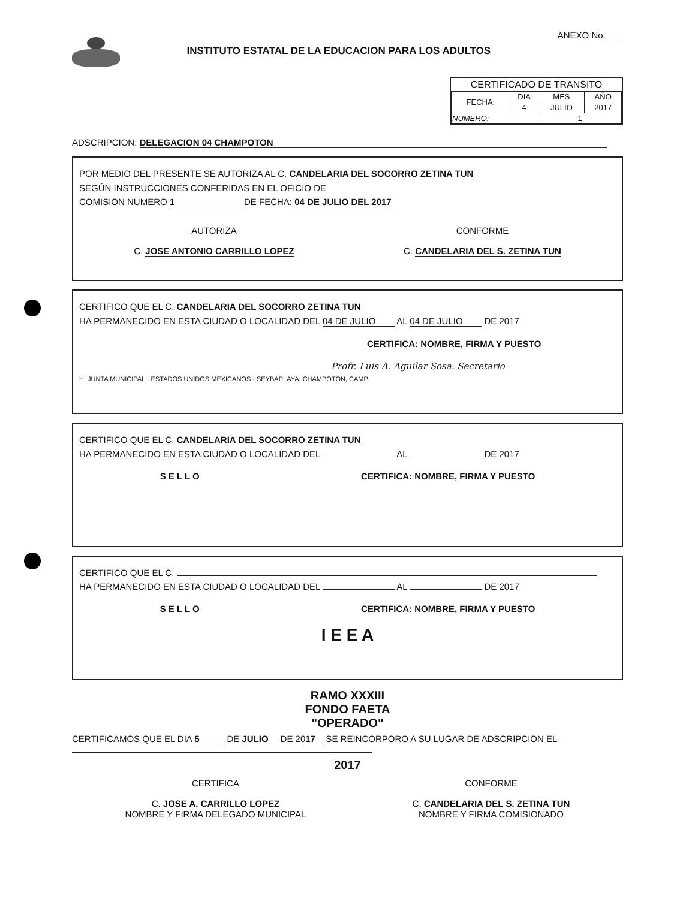INSTITUTO ESTATAL DE LA EDUCACION PARA LOS ADULTOS
ANEXO No. ___
CERTIFICADO DE TRANSITO
| FECHA: | DIA | MES | AÑO |
| | 4 | JULIO | 2017 |
| NUMERO: | | 1 | |
ADSCRIPCION: DELEGACION 04 CHAMPOTON
POR MEDIO DEL PRESENTE SE AUTORIZA AL C. CANDELARIA DEL SOCORRO ZETINA TUN
SEGÚN INSTRUCCIONES CONFERIDAS EN EL OFICIO DE
COMISION NUMERO 1 DE FECHA: 04 DE JULIO DEL 2017
AUTORIZA
C. JOSE ANTONIO CARRILLO LOPEZ
CONFORME
C. CANDELARIA DEL S. ZETINA TUN
CERTIFICO QUE EL C. CANDELARIA DEL SOCORRO ZETINA TUN
HA PERMANECIDO EN ESTA CIUDAD O LOCALIDAD DEL 04 DE JULIO AL 04 DE JULIO DE 2017
CERTIFICA: NOMBRE, FIRMA Y PUESTO
Profr. Luis A. Aguilar Sosa. Secretario
H. JUNTA MUNICIPAL · ESTADOS UNIDOS MEXICANOS · SEYBAPLAYA, CHAMPOTON, CAMP.
CERTIFICO QUE EL C. CANDELARIA DEL SOCORRO ZETINA TUN
HA PERMANECIDO EN ESTA CIUDAD O LOCALIDAD DEL AL DE 2017
S E L L O CERTIFICA: NOMBRE, FIRMA Y PUESTO
CERTIFICO QUE EL C.
HA PERMANECIDO EN ESTA CIUDAD O LOCALIDAD DEL AL DE 2017
S E L L O CERTIFICA: NOMBRE, FIRMA Y PUESTO
I E E A
RAMO XXXIII
FONDO FAETA
"OPERADO"
CERTIFICAMOS QUE EL DIA 5 DE JULIO DE 20 17 SE REINCORPORO A SU LUGAR DE ADSCRIPCION EL
2017
CERTIFICA
C. JOSE A. CARRILLO LOPEZ
NOMBRE Y FIRMA DELEGADO MUNICIPAL
CONFORME
C. CANDELARIA DEL S. ZETINA TUN
NOMBRE Y FIRMA COMISIONADO